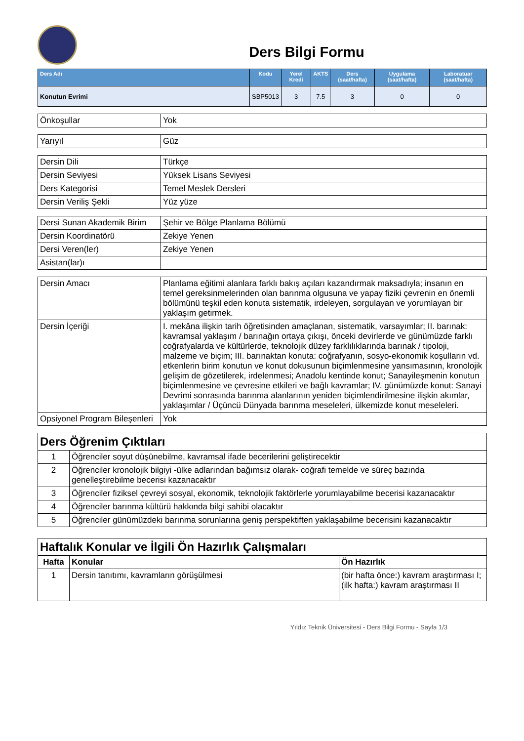Ders Bilgi Formu
| Ders Adı | Kodu | Yerel Kredi | AKTS | Ders (saat/hafta) | Uygulama (saat/hafta) | Laboratuar (saat/hafta) |
| --- | --- | --- | --- | --- | --- | --- |
| Konutun Evrimi | SBP5013 | 3 | 7.5 | 3 | 0 | 0 |
| Önkoşullar | Yok |
| Yarıyıl | Güz |
| Dersin Dili | Türkçe |
| Dersin Seviyesi | Yüksek Lisans Seviyesi |
| Ders Kategorisi | Temel Meslek Dersleri |
| Dersin Veriliş Şekli | Yüz yüze |
| Dersi Sunan Akademik Birim | Şehir ve Bölge Planlama Bölümü |
| Dersin Koordinatörü | Zekiye Yenen |
| Dersi Veren(ler) | Zekiye Yenen |
| Asistan(lar)ı | |
| Dersin Amacı | Planlama eğitimi alanlara farklı bakış açıları kazandırmak maksadıyla; insanın en temel gereksinmelerinden olan barınma olgusuna ve yapay fiziki çevrenin en önemli bölümünü teşkil eden konuta sistematik, irdeleyen, sorgulayan ve yorumlayan bir yaklaşım getirmek. |
| Dersin İçeriği | I. mekâna ilişkin tarih öğretisinden amaçlanan, sistematik, varsayımlar; II. barınak: kavramsal yaklaşım / barınağın ortaya çıkışı, önceki devirlerde ve günümüzde farklı coğrafyalarda ve kültürlerde, teknolojik düzey farklılıklarında barınak / tipoloji, malzeme ve biçim; III. barınaktan konuta: coğrafyanın, sosyo-ekonomik koşulların vd. etkenlerin birim konutun ve konut dokusunun biçimlenmesine yansımasının, kronolojik gelişim de gözetilerek, irdelenmesi; Anadolu kentinde konut; Sanayileşmenin konutun biçimlenmesine ve çevresine etkileri ve bağlı kavramlar; IV. günümüzde konut: Sanayi Devrimi sonrasında barınma alanlarının yeniden biçimlendirilmesine ilişkin akımlar, yaklaşımlar / Üçüncü Dünyada barınma meseleleri, ülkemizde konut meseleleri. |
| Opsiyonel Program Bileşenleri | Yok |
| Ders Öğrenim Çıktıları | |
| 1 | Öğrenciler soyut düşünebilme, kavramsal ifade becerilerini geliştirecektir |
| 2 | Öğrenciler kronolojik bilgiyi -ülke adlarından bağımsız olarak- coğrafi temelde ve süreç bazında genelleştirebilme becerisi kazanacaktır |
| 3 | Öğrenciler fiziksel çevreyi sosyal, ekonomik, teknolojik faktörlerle yorumlayabilme becerisi kazanacaktır |
| 4 | Öğrenciler barınma kültürü hakkında bilgi sahibi olacaktır |
| 5 | Öğrenciler günümüzdeki barınma sorunlarına geniş perspektiften yaklaşabilme becerisini kazanacaktır |
| Haftalık Konular ve İlgili Ön Hazırlık Çalışmaları | | |
| Hafta | Konular | Ön Hazırlık |
| 1 | Dersin tanıtımı, kavramların görüşülmesi | (bir hafta önce:) kavram araştırması I; (ilk hafta:) kavram araştırması II |
Yıldız Teknik Üniversitesi - Ders Bilgi Formu - Sayfa 1/3